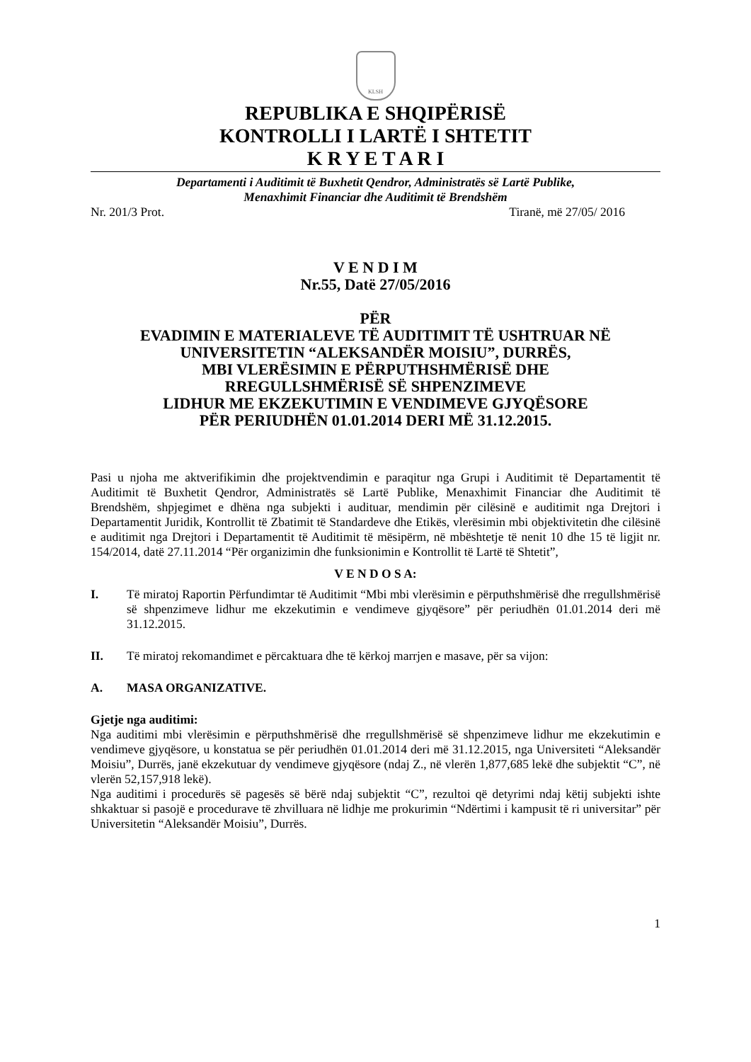KLSH
REPUBLIKA E SHQIPËRISË
KONTROLLI I LARTË I SHTETIT
K R Y E T A R I
Departamenti i Auditimit të Buxhetit Qendror, Administratës së Lartë Publike,
Menaxhimit Financiar dhe Auditimit të Brendshëm
Nr. 201/3 Prot. Tiranë, më 27/05/ 2016
V E N D I M
Nr.55, Datë 27/05/2016
PËR
EVADIMIN E MATERIALEVE TË AUDITIMIT TË USHTRUAR NË UNIVERSITETIN “ALEKSANDËR MOISIU”, DURRËS,
MBI VLERËSIMIN E PËRPUTHSHMËRISË DHE
RREGULLSHMËRISË SË SHPENZIMEVE
LIDHUR ME EKZEKUTIMIN E VENDIMEVE GJYQËSORE
PËR PERIUDHËN 01.01.2014 DERI MË 31.12.2015.
Pasi u njoha me aktverifikimin dhe projektvendimin e paraqitur nga Grupi i Auditimit të Departamentit të Auditimit të Buxhetit Qendror, Administratës së Lartë Publike, Menaxhimit Financiar dhe Auditimit të Brendshëm, shpjegimet e dhëna nga subjekti i audituar, mendimin për cilësinë e auditimit nga Drejtori i Departamentit Juridik, Kontrollit të Zbatimit të Standardeve dhe Etikës, vlerësimin mbi objektivitetin dhe cilësinë e auditimit nga Drejtori i Departamentit të Auditimit të mësipërm, në mbështetje të nenit 10 dhe 15 të ligjit nr. 154/2014, datë 27.11.2014 “Për organizimin dhe funksionimin e Kontrollit të Lartë të Shtetit”,
V E N D O S A:
I. Të miratoj Raportin Përfundimtar të Auditimit “Mbi mbi vlerësimin e përputhshmërisë dhe rregullshmërisë së shpenzimeve lidhur me ekzekutimin e vendimeve gjyqësore” për periudhën 01.01.2014 deri më 31.12.2015.
II. Të miratoj rekomandimet e përcaktuara dhe të kërkoj marrjen e masave, për sa vijon:
A. MASA ORGANIZATIVE.
Gjetje nga auditimi:
Nga auditimi mbi vlerësimin e përputhshmërisë dhe rregullshmërisë së shpenzimeve lidhur me ekzekutimin e vendimeve gjyqësore, u konstatua se për periudhën 01.01.2014 deri më 31.12.2015, nga Universiteti “Aleksandër Moisiu”, Durrës, janë ekzekutuar dy vendimeve gjyqësore (ndaj Z., në vlerën 1,877,685 lekë dhe subjektit “C”, në vlerën 52,157,918 lekë).
Nga auditimi i procedurës së pagesës së bërë ndaj subjektit “C”, rezultoi që detyrimi ndaj këtij subjekti ishte shkaktuar si pasojë e procedurave të zhvilluara në lidhje me prokurimin “Ndërtimi i kampusit të ri universitar” për Universitetin “Aleksandër Moisiu”, Durrës.
1